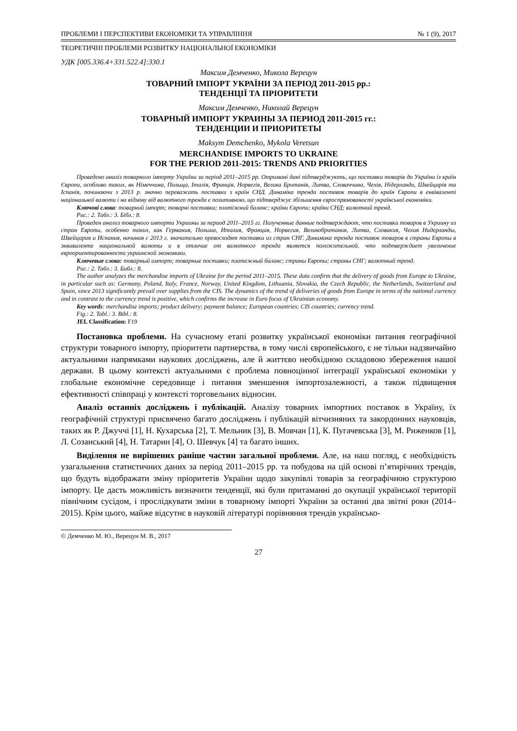ПРОБЛЕМИ І ПЕРСПЕКТИВИ ЕКОНОМІКИ ТА УПРАВЛІННЯ № 1 (9), 2017
ТЕОРЕТИЧНІ ПРОБЛЕМИ РОЗВИТКУ НАЦІОНАЛЬНОЇ ЕКОНОМІКИ
УДК [005.336.4+331.522.4]:330.1
Максим Демченко, Микола Верецун
ТОВАРНИЙ ІМПОРТ УКРАЇНИ ЗА ПЕРІОД 2011-2015 рр.:
ТЕНДЕНЦІЇ ТА ПРІОРИТЕТИ
Максим Демченко, Николай Верецун
ТОВАРНЫЙ ИМПОРТ УКРАИНЫ ЗА ПЕРИОД 2011-2015 гг.:
ТЕНДЕНЦИИ И ПРИОРИТЕТЫ
Maksym Demchenko, Mykola Veretsun
MERCHANDISE IMPORTS TO UKRAINE
FOR THE PERIOD 2011-2015: TRENDS AND PRIORITIES
Проведено аналіз товарного імпорту України за період 2011–2015 рр. Отримані дані підтверджують, що поставки товарів до України із країн Європи, особливо таких, як Німеччина, Польща, Італія, Франція, Норвегія, Велика Британія, Литва, Словаччина, Чехія, Нідерланди, Швейцарія та Іспанія, починаючи з 2013 р. значно переважать поставки з країн СНД. Динаміка тренда поставок товарів до країн Європи в еквіваленті національної валюти і на відміну від валютного тренда є позитивною, що підтверджує збільшення євроспрямованості української економіки.
Ключові слова: товарний імпорт; товарні поставки; платіжний баланс; країни Європи; країни СНД; валютний тренд.
Рис.: 2. Табл.: 3. Бібл.: 8.
Проведен анализ товарного импорта Украины за период 2011–2015 гг. Полученные данные подтверждают, что поставки товаров в Украину из стран Европы, особенно таких, как Германия, Польша, Италия, Франция, Норвегия, Великобритания, Литва, Словакия, Чехия Нидерланды, Швейцария и Испания, начиная с 2013 г. значительно превосходят поставки из стран СНГ. Динамика тренда поставок товаров в страны Европы в эквиваленте национальной валюты и в отличие от валютного тренда является положительной, что подтверждает увеличение евроориентированности украинской экономики.
Ключевые слова: товарный импорт; товарные поставки; платежный баланс; страны Европы; страны СНГ; валютный тренд.
Рис.: 2. Табл.: 3. Библ.: 8.
The author analyzes the merchandise imports of Ukraine for the period 2011–2015. These data confirm that the delivery of goods from Europe to Ukraine, in particular such as: Germany, Poland, Italy, France, Norway, United Kingdom, Lithuania, Slovakia, the Czech Republic, the Netherlands, Switzerland and Spain, since 2013 significantly prevail over supplies from the CIS. The dynamics of the trend of deliveries of goods from Europe in terms of the national currency and in contrast to the currency trend is positive, which confirms the increase in Euro focus of Ukrainian economy.
Key words: merchandise imports; product delivery; payment balance; European countries; CIS countries; currency trend.
Fig.: 2. Tabl.: 3. Bibl.: 8.
JEL Classification: F19
Постановка проблеми. На сучасному етапі розвитку української економіки питання географічної структури товарного імпорту, пріоритети партнерства, в тому числі європейського, є не тільки надзвичайно актуальними напрямками наукових досліджень, але й життєво необхідною складовою збереження нашої держави. В цьому контексті актуальними є проблема повноцінної інтеграції української економіки у глобальне економічне середовище і питання зменшення імпортозалежності, а також підвищення ефективності співпраці у контексті торговельних відносин.
Аналіз останніх досліджень і публікацій. Аналізу товарних імпортних поставок в Україну, їх географічній структурі присвячено багато досліджень і публікацій вітчизняних та закордонних науковців, таких як Р. Джуччі [1], Н. Кухарська [2], Т. Мельник [3], В. Мовчан [1], К. Пугачевська [3], М. Риженков [1], Л. Созанський [4], Н. Татарин [4], О. Шевчук [4] та багато інших.
Виділення не вирішених раніше частин загальної проблеми. Але, на наш погляд, є необхідність узагальнення статистичних даних за період 2011–2015 рр. та побудова на цій основі п’ятирічних трендів, що будуть відображати зміну пріоритетів України щодо закупівлі товарів за географічною структурою імпорту. Це дасть можливість визначити тенденції, які були притаманні до окупації української території північним сусідом, і прослідкувати зміни в товарному імпорті України за останні два звітні роки (2014–2015). Крім цього, майже відсутнє в науковій літературі порівняння трендів українсько-
© Демченко М. Ю., Верецун М. В., 2017
27